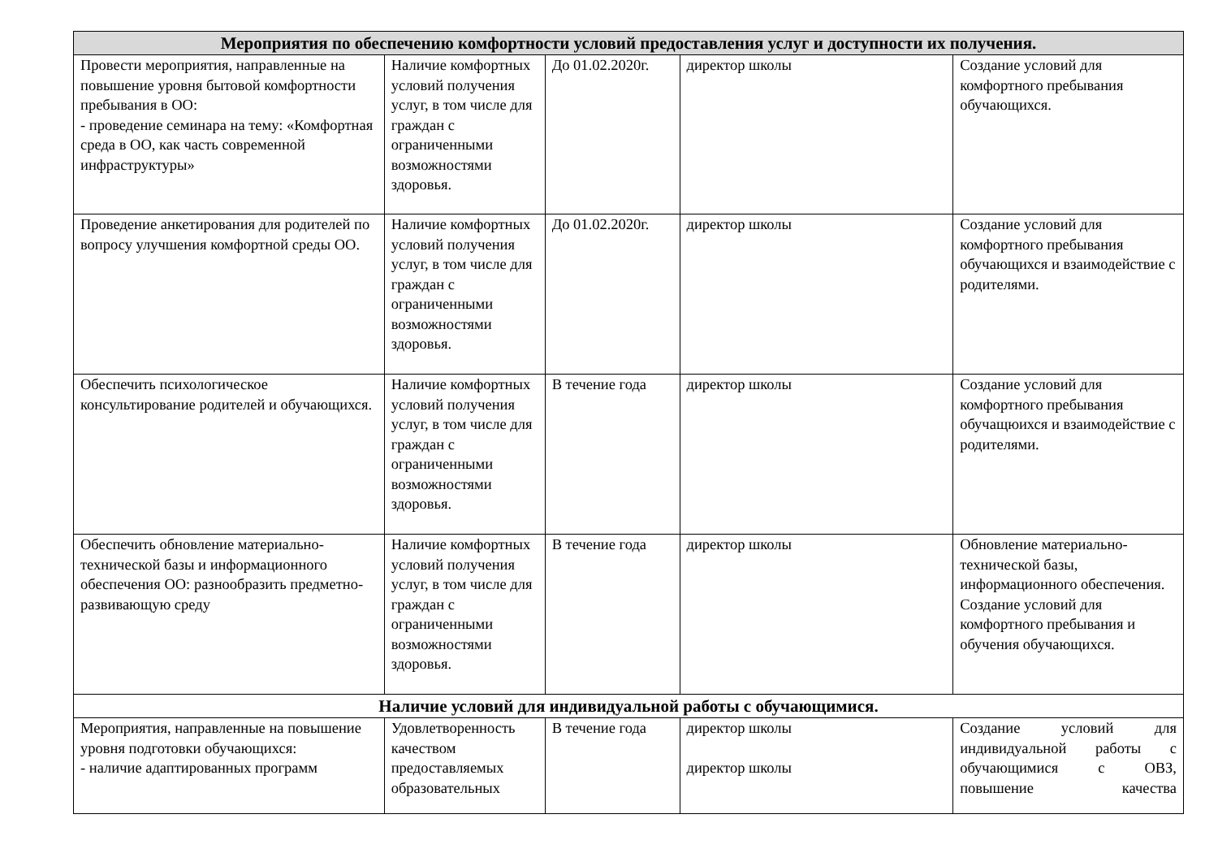| Мероприятия по обеспечению комфортности условий предоставления услуг и доступности их получения. | | | | |
| --- | --- | --- | --- | --- |
| Провести мероприятия, направленные на повышение уровня бытовой комфортности пребывания в ОО: - проведение семинара на тему: «Комфортная среда в ОО, как часть современной инфраструктуры» | Наличие комфортных условий получения услуг, в том числе для граждан с ограниченными возможностями здоровья. | До 01.02.2020г. | директор школы | Создание условий для комфортного пребывания обучающихся. |
| Проведение анкетирования для родителей по вопросу улучшения комфортной среды ОО. | Наличие комфортных условий получения услуг, в том числе для граждан с ограниченными возможностями здоровья. | До 01.02.2020г. | директор школы | Создание условий для комфортного пребывания обучающихся и взаимодействие с родителями. |
| Обеспечить психологическое консультирование родителей и обучающихся. | Наличие комфортных условий получения услуг, в том числе для граждан с ограниченными возможностями здоровья. | В течение года | директор школы | Создание условий для комфортного пребывания обучащюихся и взаимодействие с родителями. |
| Обеспечить обновление материально-технической базы и информационного обеспечения ОО: разнообразить предметно-развивающую среду | Наличие комфортных условий получения услуг, в том числе для граждан с ограниченными возможностями здоровья. | В течение года | директор школы | Обновление материально-технической базы, информационного обеспечения. Создание условий для комфортного пребывания и обучения обучающихся. |
| Наличие условий для индивидуальной работы с обучающимися. | | | | |
| Мероприятия, направленные на повышение уровня подготовки обучающихся: - наличие адаптированных программ | Удовлетворенность качеством предоставляемых образовательных | В течение года | директор школы директор школы | Создание условий для индивидуальной работы с обучающимися с ОВЗ, повышение качества |